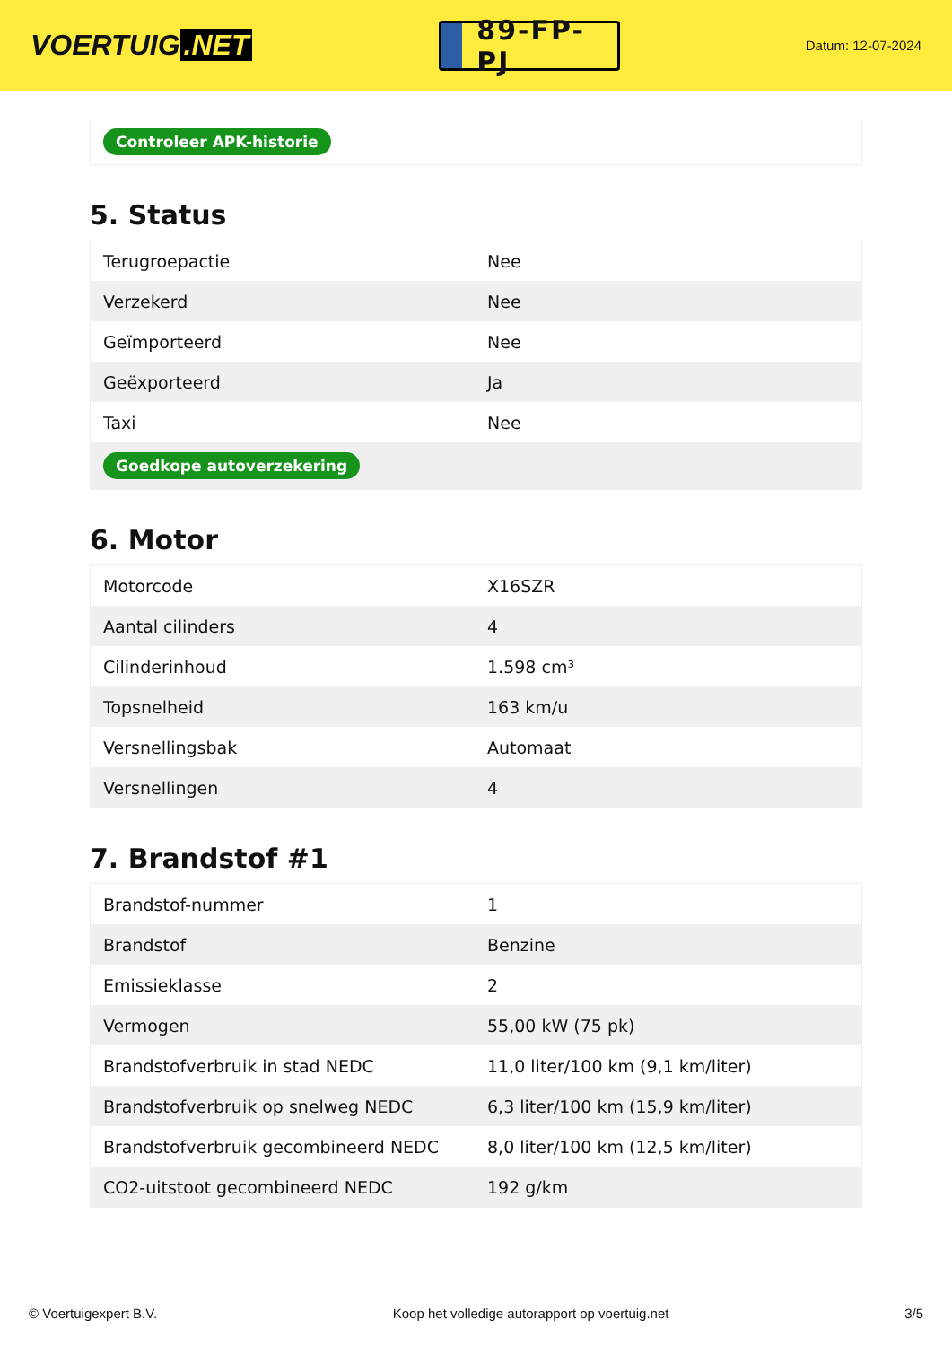VOERTUIG.NET
89-FP-PJ
Datum: 12-07-2024
Controleer APK-historie
5. Status
| Terugroepactie | Nee |
| Verzekerd | Nee |
| Geïmporteerd | Nee |
| Geëxporteerd | Ja |
| Taxi | Nee |
| Goedkope autoverzekering | |
6. Motor
| Motorcode | X16SZR |
| Aantal cilinders | 4 |
| Cilinderinhoud | 1.598 cm³ |
| Topsnelheid | 163 km/u |
| Versnellingsbak | Automaat |
| Versnellingen | 4 |
7. Brandstof #1
| Brandstof-nummer | 1 |
| Brandstof | Benzine |
| Emissieklasse | 2 |
| Vermogen | 55,00 kW (75 pk) |
| Brandstofverbruik in stad NEDC | 11,0 liter/100 km (9,1 km/liter) |
| Brandstofverbruik op snelweg NEDC | 6,3 liter/100 km (15,9 km/liter) |
| Brandstofverbruik gecombineerd NEDC | 8,0 liter/100 km (12,5 km/liter) |
| CO2-uitstoot gecombineerd NEDC | 192 g/km |
© Voertuigexpert B.V. Koop het volledige autorapport op voertuig.net 3/5